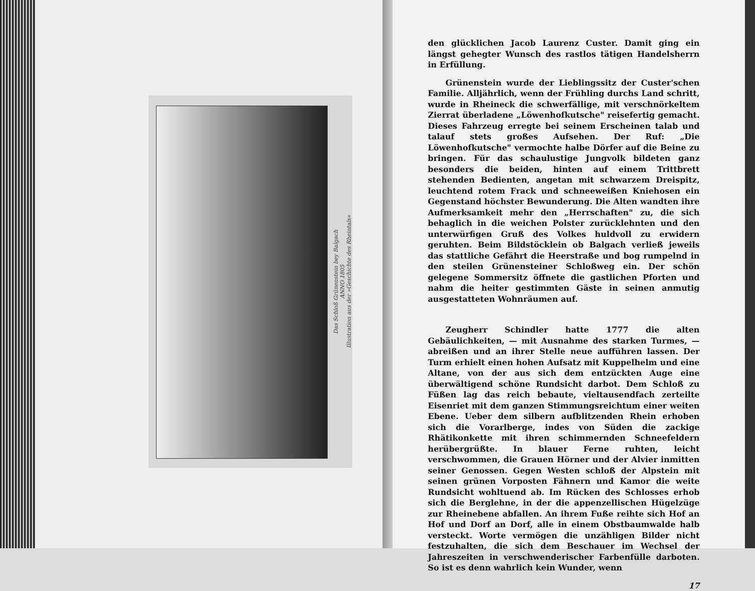Das Schloß Grünenstein bey Balgach
ANNO 1805
Illustration aus der »Geschichte des Rheintals«
den glücklichen Jacob Laurenz Custer. Damit ging ein längst gehegter Wunsch des rastlos tätigen Handelsherrn in Erfüllung.
Grünenstein wurde der Lieblingssitz der Custer'schen Familie. Alljährlich, wenn der Frühling durchs Land schritt, wurde in Rheineck die schwerfällige, mit verschnörkeltem Zierrat überladene „Löwenhofkutsche" reisefertig gemacht. Dieses Fahrzeug erregte bei seinem Erscheinen talab und talauf stets großes Aufsehen. Der Ruf: „Die Löwenhofkutsche" vermochte halbe Dörfer auf die Beine zu bringen. Für das schaulustige Jungvolk bildeten ganz besonders die beiden, hinten auf einem Trittbrett stehenden Bedienten, angetan mit schwarzem Dreispitz, leuchtend rotem Frack und schneeweißen Kniehosen ein Gegenstand höchster Bewunderung. Die Alten wandten ihre Aufmerksamkeit mehr den „Herrschaften" zu, die sich behaglich in die weichen Polster zurücklehnten und den unterwürfigen Gruß des Volkes huldvoll zu erwidern geruhten. Beim Bildstöcklein ob Balgach verließ jeweils das stattliche Gefährt die Heerstraße und bog rumpelnd in den steilen Grünensteiner Schloßweg ein. Der schön gelegene Sommersitz öffnete die gastlichen Pforten und nahm die heiter gestimmten Gäste in seinen anmutig ausgestatteten Wohnräumen auf.
Zeugherr Schindler hatte 1777 die alten Gebäulichkeiten, — mit Ausnahme des starken Turmes, — abreißen und an ihrer Stelle neue aufführen lassen. Der Turm erhielt einen hohen Aufsatz mit Kuppelhelm und eine Altane, von der aus sich dem entzückten Auge eine überwältigend schöne Rundsicht darbot. Dem Schloß zu Füßen lag das reich bebaute, vieltausendfach zerteilte Eisenriet mit dem ganzen Stimmungsreichtum einer weiten Ebene. Ueber dem silbern aufblitzenden Rhein erhoben sich die Vorarlberge, indes von Süden die zackige Rhätikonkette mit ihren schimmernden Schneefeldern herübergrüßte. In blauer Ferne ruhten, leicht verschwommen, die Grauen Hörner und der Alvier inmitten seiner Genossen. Gegen Westen schloß der Alpstein mit seinen grünen Vorposten Fähnern und Kamor die weite Rundsicht wohltuend ab. Im Rücken des Schlosses erhob sich die Berglehne, in der die appenzellischen Hügelzüge zur Rheinebene abfallen. An ihrem Fuße reihte sich Hof an Hof und Dorf an Dorf, alle in einem Obstbaumwalde halb versteckt. Worte vermögen die unzähligen Bilder nicht festzuhalten, die sich dem Beschauer im Wechsel der Jahreszeiten in verschwenderischer Farbenfülle darboten. So ist es denn wahrlich kein Wunder, wenn
17